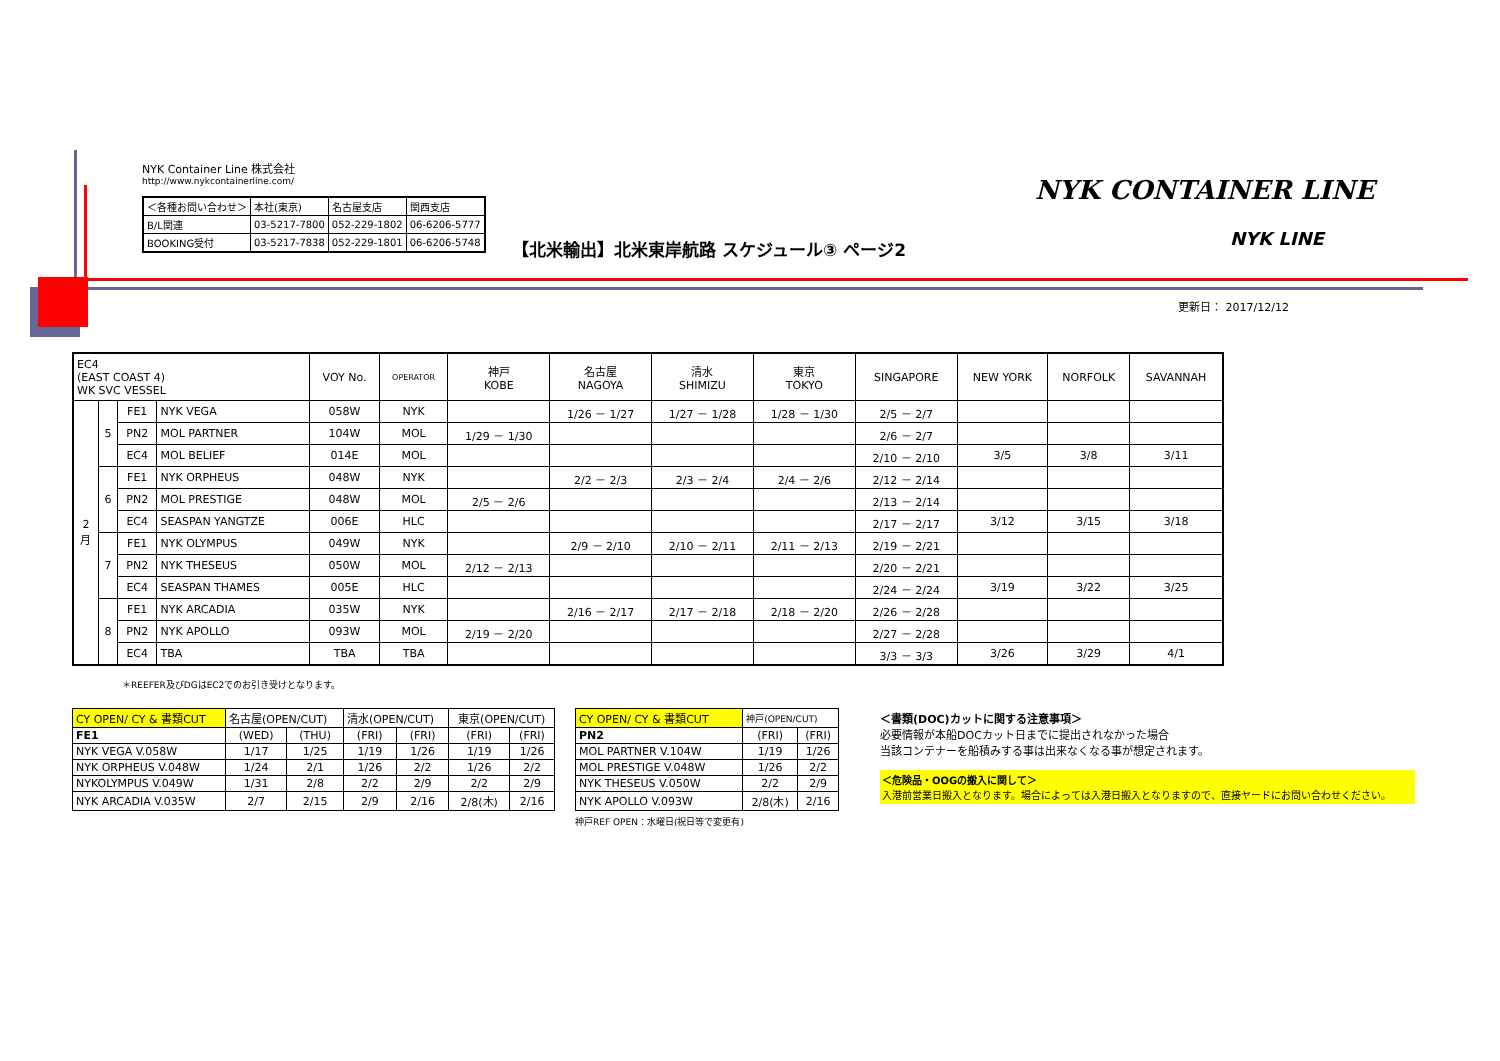NYK Container Line 株式会社
http://www.nykcontainerline.com/
| ＜各種お問い合わせ＞ | 本社(東京) | 名古屋支店 | 関西支店 |
| B/L関連 | 03-5217-7800 | 052-229-1802 | 06-6206-5777 |
| BOOKING受付 | 03-5217-7838 | 052-229-1801 | 06-6206-5748 |
【北米輸出】北米東岸航路 スケジュール③ ページ2
NYK CONTAINER LINE
NYK LINE
更新日： 2017/12/12
| EC4 (EAST COAST 4) WK SVC VESSEL | | | | VOY No. | OPERATOR | 神戸 KOBE | 名古屋 NAGOYA | 清水 SHIMIZU | 東京 TOKYO | SINGAPORE | NEW YORK | NORFOLK | SAVANNAH |
| --- | --- | --- | --- | --- | --- | --- | --- | --- | --- | --- | --- | --- | --- |
| 2 月 | 5 | FE1 | NYK VEGA | 058W | NYK | | 1/26 － 1/27 | 1/27 － 1/28 | 1/28 － 1/30 | 2/5 － 2/7 | | | |
| | | PN2 | MOL PARTNER | 104W | MOL | 1/29 － 1/30 | | | | 2/6 － 2/7 | | | |
| | | EC4 | MOL BELIEF | 014E | MOL | | | | | 2/10 － 2/10 | 3/5 | 3/8 | 3/11 |
| | 6 | FE1 | NYK ORPHEUS | 048W | NYK | | 2/2 － 2/3 | 2/3 － 2/4 | 2/4 － 2/6 | 2/12 － 2/14 | | | |
| | | PN2 | MOL PRESTIGE | 048W | MOL | 2/5 － 2/6 | | | | 2/13 － 2/14 | | | |
| | | EC4 | SEASPAN YANGTZE | 006E | HLC | | | | | 2/17 － 2/17 | 3/12 | 3/15 | 3/18 |
| | 7 | FE1 | NYK OLYMPUS | 049W | NYK | | 2/9 － 2/10 | 2/10 － 2/11 | 2/11 － 2/13 | 2/19 － 2/21 | | | |
| | | PN2 | NYK THESEUS | 050W | MOL | 2/12 － 2/13 | | | | 2/20 － 2/21 | | | |
| | | EC4 | SEASPAN THAMES | 005E | HLC | | | | | 2/24 － 2/24 | 3/19 | 3/22 | 3/25 |
| | 8 | FE1 | NYK ARCADIA | 035W | NYK | | 2/16 － 2/17 | 2/17 － 2/18 | 2/18 － 2/20 | 2/26 － 2/28 | | | |
| | | PN2 | NYK APOLLO | 093W | MOL | 2/19 － 2/20 | | | | 2/27 － 2/28 | | | |
| | | EC4 | TBA | TBA | TBA | | | | | 3/3 － 3/3 | 3/26 | 3/29 | 4/1 |
＊REEFER及びDGはEC2でのお引き受けとなります。
| CY OPEN/ CY & 書類CUT | 名古屋(OPEN/CUT) | | 清水(OPEN/CUT) | | 東京(OPEN/CUT) | |
| FE1 | (WED) | (THU) | (FRI) | (FRI) | (FRI) | (FRI) |
| NYK VEGA V.058W | 1/17 | 1/25 | 1/19 | 1/26 | 1/19 | 1/26 |
| NYK ORPHEUS V.048W | 1/24 | 2/1 | 1/26 | 2/2 | 1/26 | 2/2 |
| NYKOLYMPUS V.049W | 1/31 | 2/8 | 2/2 | 2/9 | 2/2 | 2/9 |
| NYK ARCADIA V.035W | 2/7 | 2/15 | 2/9 | 2/16 | 2/8(木) | 2/16 |
| CY OPEN/ CY & 書類CUT | 神戸(OPEN/CUT) | |
| PN2 | (FRI) | (FRI) |
| MOL PARTNER V.104W | 1/19 | 1/26 |
| MOL PRESTIGE V.048W | 1/26 | 2/2 |
| NYK THESEUS V.050W | 2/2 | 2/9 |
| NYK APOLLO V.093W | 2/8(木) | 2/16 |
神戸REF OPEN：水曜日(祝日等で変更有)
＜書類(DOC)カットに関する注意事項＞
必要情報が本船DOCカット日までに提出されなかった場合
当該コンテナーを船積みする事は出来なくなる事が想定されます。
＜危険品・OOGの搬入に関して＞
入港前営業日搬入となります。場合によっては入港日搬入となりますので、直接ヤードにお問い合わせください。